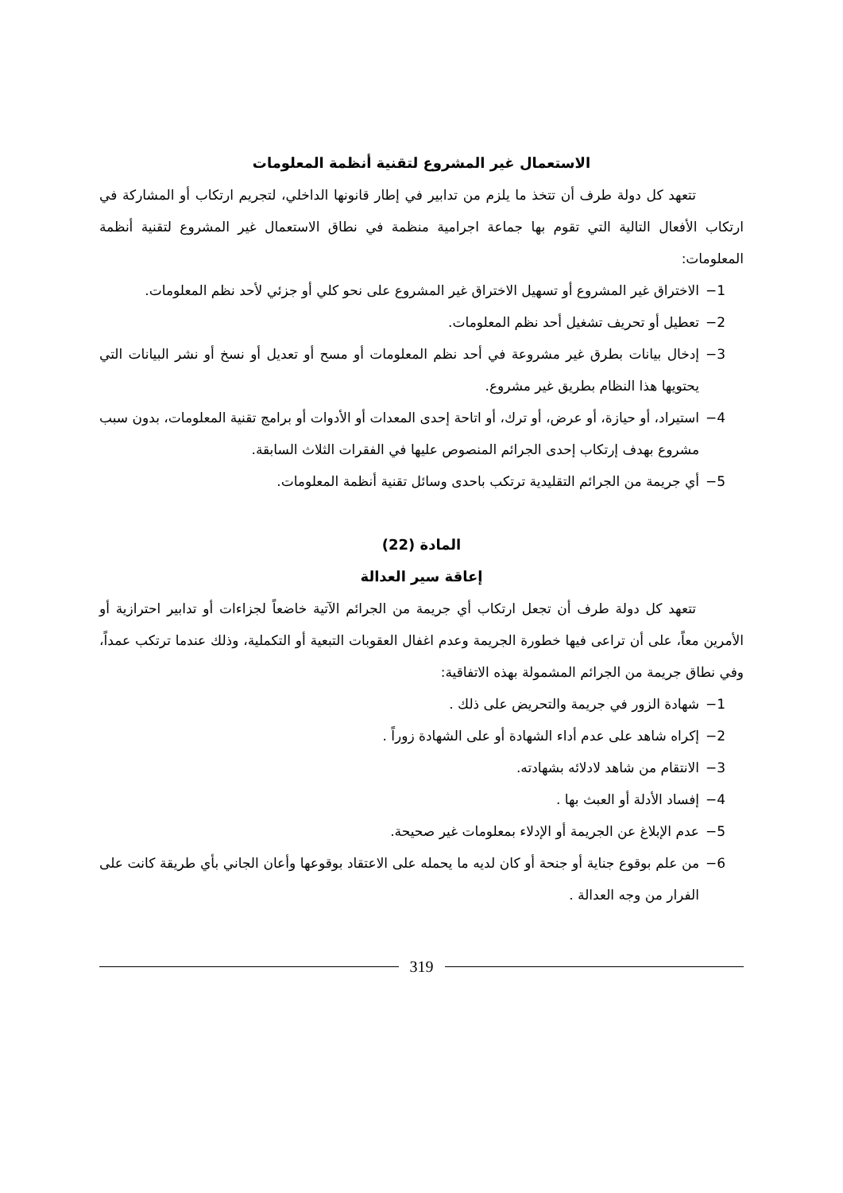الاستعمال غير المشروع لتقنية أنظمة المعلومات
تتعهد كل دولة طرف أن تتخذ ما يلزم من تدابير في إطار قانونها الداخلي، لتجريم ارتكاب أو المشاركة في ارتكاب الأفعال التالية التي تقوم بها جماعة اجرامية منظمة في نطاق الاستعمال غير المشروع لتقنية أنظمة المعلومات:
1− الاختراق غير المشروع أو تسهيل الاختراق غير المشروع على نحو كلي أو جزئي لأحد نظم المعلومات.
2− تعطيل أو تحريف تشغيل أحد نظم المعلومات.
3− إدخال بيانات بطرق غير مشروعة في أحد نظم المعلومات أو مسح أو تعديل أو نسخ أو نشر البيانات التي يحتويها هذا النظام بطريق غير مشروع.
4− استيراد، أو حيازة، أو عرض، أو ترك، أو اتاحة إحدى المعدات أو الأدوات أو برامج تقنية المعلومات، بدون سبب مشروع بهدف إرتكاب إحدى الجرائم المنصوص عليها في الفقرات الثلاث السابقة.
5− أي جريمة من الجرائم التقليدية ترتكب باحدى وسائل تقنية أنظمة المعلومات.
المادة (22)
إعاقة سير العدالة
تتعهد كل دولة طرف أن تجعل ارتكاب أي جريمة من الجرائم الآتية خاضعاً لجزاءات أو تدابير احترازية أو الأمرين معاً، على أن تراعى فيها خطورة الجريمة وعدم اغفال العقوبات التبعية أو التكملية، وذلك عندما ترتكب عمداً، وفي نطاق جريمة من الجرائم المشمولة بهذه الاتفاقية:
1− شهادة الزور في جريمة والتحريض على ذلك .
2− إكراه شاهد على عدم أداء الشهادة أو على الشهادة زوراً .
3− الانتقام من شاهد لادلائه بشهادته.
4− إفساد الأدلة أو العبث بها .
5− عدم الإبلاغ عن الجريمة أو الإدلاء بمعلومات غير صحيحة.
6− من علم بوقوع جناية أو جنحة أو كان لديه ما يحمله على الاعتقاد بوقوعها وأعان الجاني بأي طريقة كانت على الفرار من وجه العدالة .
319